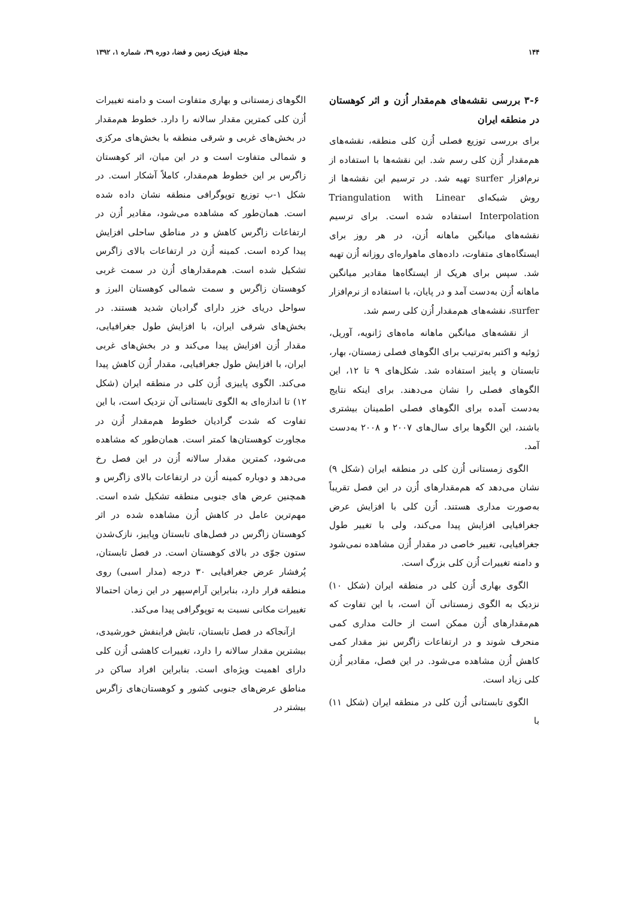۱۴۴ مجلۀ فیزیک زمین و فضا، دوره ۳۹، شماره ۱، ۱۳۹۲
۳-۶ بررسی نقشه‌های هم‌مقدار اُزن و اثر کوهستان در منطقه ایران
برای بررسی توزیع فصلی اُزن کلی منطقه، نقشه‌های هم‌مقدار اُزن کلی رسم شد. این نقشه‌ها با استفاده از نرم‌افزار surfer تهیه شد. در ترسیم این نقشه‌ها از روش شبکه‌ای Triangulation with Linear Interpolation استفاده شده است. برای ترسیم نقشه‌های میانگین ماهانه اُزن، در هر روز برای ایستگاه‌های متفاوت، داده‌های ماهواره‌ای روزانه اُزن تهیه شد. سپس برای هریک از ایستگاه‌ها مقادیر میانگین ماهانه اُزن به‌دست آمد و در پایان، با استفاده از نرم‌افزار surfer، نقشه‌های هم‌مقدار اُزن کلی رسم شد.
از نقشه‌های میانگین ماهانه ماه‌های ژانویه، آوریل، ژوئیه و اکتبر به‌ترتیب برای الگوهای فصلی زمستان، بهار، تابستان و پاییز استفاده شد. شکل‌های ۹ تا ۱۲، این الگوهای فصلی را نشان می‌دهند. برای اینکه نتایج به‌دست آمده برای الگوهای فصلی اطمینان بیشتری باشند، این الگوها برای سال‌های ۲۰۰۷ و ۲۰۰۸ به‌دست آمد.
الگوی زمستانی اُزن کلی در منطقه ایران (شکل ۹) نشان می‌دهد که هم‌مقدارهای اُزن در این فصل تقریباً به‌صورت مداری هستند. اُزن کلی با افزایش عرض جغرافیایی افزایش پیدا می‌کند، ولی با تغییر طول جغرافیایی، تغییر خاصی در مقدار اُزن مشاهده نمی‌شود و دامنه تغییرات اُزن کلی بزرگ است.
الگوی بهاری اُزن کلی در منطقه ایران (شکل ۱۰) نزدیک به الگوی زمستانی آن است، با این تفاوت که هم‌مقدارهای اُزن ممکن است از حالت مداری کمی منحرف شوند و در ارتفاعات زاگرس نیز مقدار کمی کاهش اُزن مشاهده می‌شود. در این فصل، مقادیر اُزن کلی زیاد است.
الگوی تابستانی اُزن کلی در منطقه ایران (شکل ۱۱) با
الگوهای زمستانی و بهاری متفاوت است و دامنه تغییرات اُزن کلی کمترین مقدار سالانه را دارد. خطوط هم‌مقدار در بخش‌های غربی و شرقی منطقه با بخش‌های مرکزی و شمالی متفاوت است و در این میان، اثر کوهستان زاگرس بر این خطوط هم‌مقدار، کاملاً آشکار است. در شکل ۱-ب توزیع توپوگرافی منطقه نشان داده شده است. همان‌طور که مشاهده می‌شود، مقادیر اُزن در ارتفاعات زاگرس کاهش و در مناطق ساحلی افزایش پیدا کرده است. کمینه اُزن در ارتفاعات بالای زاگرس تشکیل شده است. هم‌مقدارهای اُزن در سمت غربی کوهستان زاگرس و سمت شمالی کوهستان البرز و سواحل دریای خزر دارای گرادیان شدید هستند. در بخش‌های شرقی ایران، با افزایش طول جغرافیایی، مقدار اُزن افزایش پیدا می‌کند و در بخش‌های غربی ایران، با افزایش طول جغرافیایی، مقدار اُزن کاهش پیدا می‌کند. الگوی پاییزی اُزن کلی در منطقه ایران (شکل ۱۲) تا اندازه‌ای به الگوی تابستانی آن نزدیک است، با این تفاوت که شدت گرادیان خطوط هم‌مقدار اُزن در مجاورت کوهستان‌ها کمتر است. همان‌طور که مشاهده می‌شود، کمترین مقدار سالانه اُزن در این فصل رخ می‌دهد و دوباره کمینه اُزن در ارتفاعات بالای زاگرس و همچنین عرض های جنوبی منطقه تشکیل شده است. مهم‌ترین عامل در کاهش اُزن مشاهده شده در اثر کوهستان زاگرس در فصل‌های تابستان وپاییز، نازک‌شدن ستون جوّی در بالای کوهستان است. در فصل تابستان، پُرفشار عرض جغرافیایی ۳۰ درجه (مدار اسبی) روی منطقه قرار دارد، بنابراین آرام‌سپهر در این زمان احتمالا تغییرات مکانی نسبت به توپوگرافی پیدا می‌کند.
ازآنجاکه در فصل تابستان، تابش فرابنفش خورشیدی، بیشترین مقدار سالانه را دارد، تغییرات کاهشی اُزن کلی دارای اهمیت ویژه‌ای است. بنابراین افراد ساکن در مناطق عرض‌های جنوبی کشور و کوهستان‌های زاگرس بیشتر در